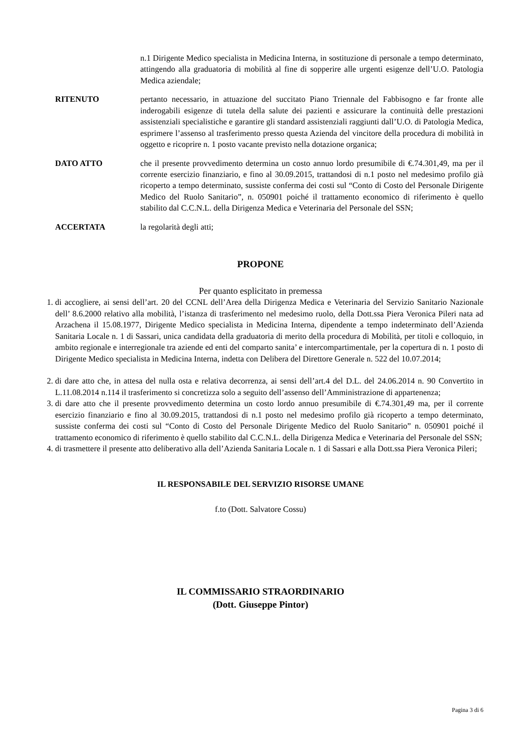n.1 Dirigente Medico specialista in Medicina Interna, in sostituzione di personale a tempo determinato, attingendo alla graduatoria di mobilità al fine di sopperire alle urgenti esigenze dell’U.O. Patologia Medica aziendale;
RITENUTO pertanto necessario, in attuazione del succitato Piano Triennale del Fabbisogno e far fronte alle inderogabili esigenze di tutela della salute dei pazienti e assicurare la continuità delle prestazioni assistenziali specialistiche e garantire gli standard assistenziali raggiunti dall’U.O. di Patologia Medica, esprimere l’assenso al trasferimento presso questa Azienda del vincitore della procedura di mobilità in oggetto e ricoprire n. 1 posto vacante previsto nella dotazione organica;
DATO ATTO che il presente provvedimento determina un costo annuo lordo presumibile di €.74.301,49, ma per il corrente esercizio finanziario, e fino al 30.09.2015, trattandosi di n.1 posto nel medesimo profilo già ricoperto a tempo determinato, sussiste conferma dei costi sul “Conto di Costo del Personale Dirigente Medico del Ruolo Sanitario”, n. 050901 poiché il trattamento economico di riferimento è quello stabilito dal C.C.N.L. della Dirigenza Medica e Veterinaria del Personale del SSN;
ACCERTATA la regolarità degli atti;
PROPONE
Per quanto esplicitato in premessa
1. di accogliere, ai sensi dell’art. 20 del CCNL dell’Area della Dirigenza Medica e Veterinaria del Servizio Sanitario Nazionale dell’ 8.6.2000 relativo alla mobilità, l’istanza di trasferimento nel medesimo ruolo, della Dott.ssa Piera Veronica Pileri nata ad Arzachena il 15.08.1977, Dirigente Medico specialista in Medicina Interna, dipendente a tempo indeterminato dell’Azienda Sanitaria Locale n. 1 di Sassari, unica candidata della graduatoria di merito della procedura di Mobilità, per titoli e colloquio, in ambito regionale e interregionale tra aziende ed enti del comparto sanita’ e intercompartimentale, per la copertura di n. 1 posto di Dirigente Medico specialista in Medicina Interna, indetta con Delibera del Direttore Generale n. 522 del 10.07.2014;
2. di dare atto che, in attesa del nulla osta e relativa decorrenza, ai sensi dell’art.4 del D.L. del 24.06.2014 n. 90 Convertito in L.11.08.2014 n.114 il trasferimento si concretizza solo a seguito dell’assenso dell’Amministrazione di appartenenza;
3. di dare atto che il presente provvedimento determina un costo lordo annuo presumibile di €.74.301,49 ma, per il corrente esercizio finanziario e fino al 30.09.2015, trattandosi di n.1 posto nel medesimo profilo già ricoperto a tempo determinato, sussiste conferma dei costi sul “Conto di Costo del Personale Dirigente Medico del Ruolo Sanitario” n. 050901 poiché il trattamento economico di riferimento è quello stabilito dal C.C.N.L. della Dirigenza Medica e Veterinaria del Personale del SSN;
4. di trasmettere il presente atto deliberativo alla dell’Azienda Sanitaria Locale n. 1 di Sassari e alla Dott.ssa Piera Veronica Pileri;
IL RESPONSABILE DEL SERVIZIO RISORSE UMANE
f.to (Dott. Salvatore Cossu)
IL COMMISSARIO STRAORDINARIO
(Dott. Giuseppe Pintor)
Pagina 3 di 6